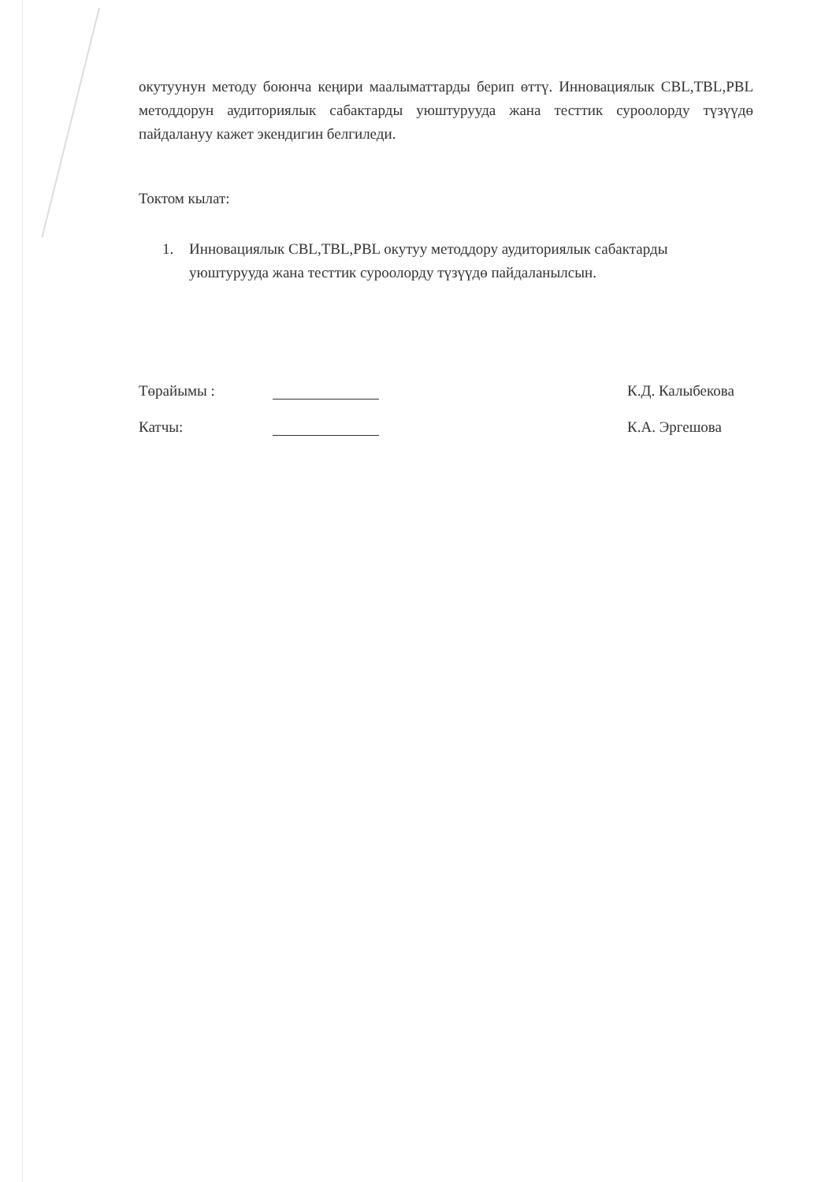окутуунун методу боюнча кеңири маалыматтарды берип өттү. Инновациялык CBL,TBL,PBL методдорун аудиториялык сабактарды уюштурууда жана тесттик суроолорду түзүүдө пайдалануу кажет экендигин белгиледи.
Токтом кылат:
1. Инновациялык CBL,TBL,PBL окутуу методдору аудиториялык сабактарды уюштурууда жана тесттик суроолорду түзүүдө пайдаланылсын.
Төрайымы : К.Д. Калыбекова
Катчы: К.А. Эргешова